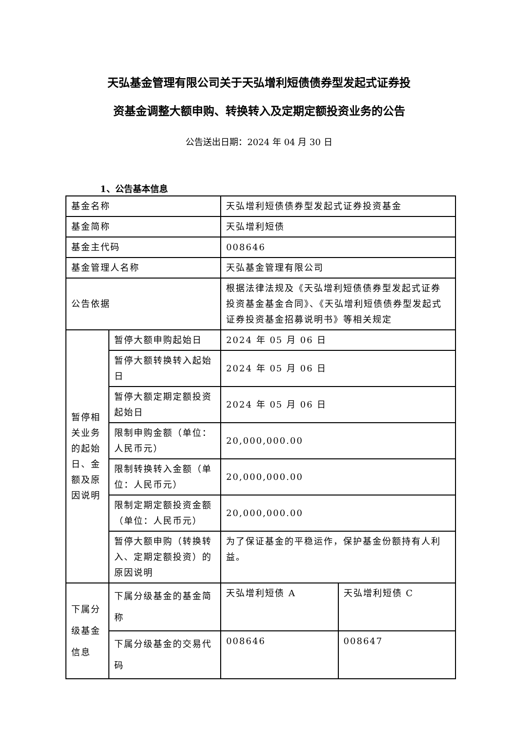天弘基金管理有限公司关于天弘增利短债债券型发起式证券投
资基金调整大额申购、转换转入及定期定额投资业务的公告
公告送出日期：2024 年 04 月 30 日
1、公告基本信息
| 基金名称 | | 天弘增利短债债券型发起式证券投资基金 | |
| 基金简称 | | 天弘增利短债 | |
| 基金主代码 | | 008646 | |
| 基金管理人名称 | | 天弘基金管理有限公司 | |
| 公告依据 | | 根据法律法规及《天弘增利短债债券型发起式证券投资基金基金合同》、《天弘增利短债债券型发起式证券投资基金招募说明书》等相关规定 | |
| 暂停相关业务的起始日、金额及原因说明 | 暂停大额申购起始日 | 2024 年 05 月 06 日 | |
| | 暂停大额转换转入起始日 | 2024 年 05 月 06 日 | |
| | 暂停大额定期定额投资起始日 | 2024 年 05 月 06 日 | |
| | 限制申购金额（单位：人民币元） | 20,000,000.00 | |
| | 限制转换转入金额（单位：人民币元） | 20,000,000.00 | |
| | 限制定期定额投资金额（单位：人民币元） | 20,000,000.00 | |
| | 暂停大额申购（转换转入、定期定额投资）的原因说明 | 为了保证基金的平稳运作，保护基金份额持有人利益。 | |
| 下属分级基金信息 | 下属分级基金的基金简称 | 天弘增利短债 A | 天弘增利短债 C |
| | 下属分级基金的交易代码 | 008646 | 008647 |